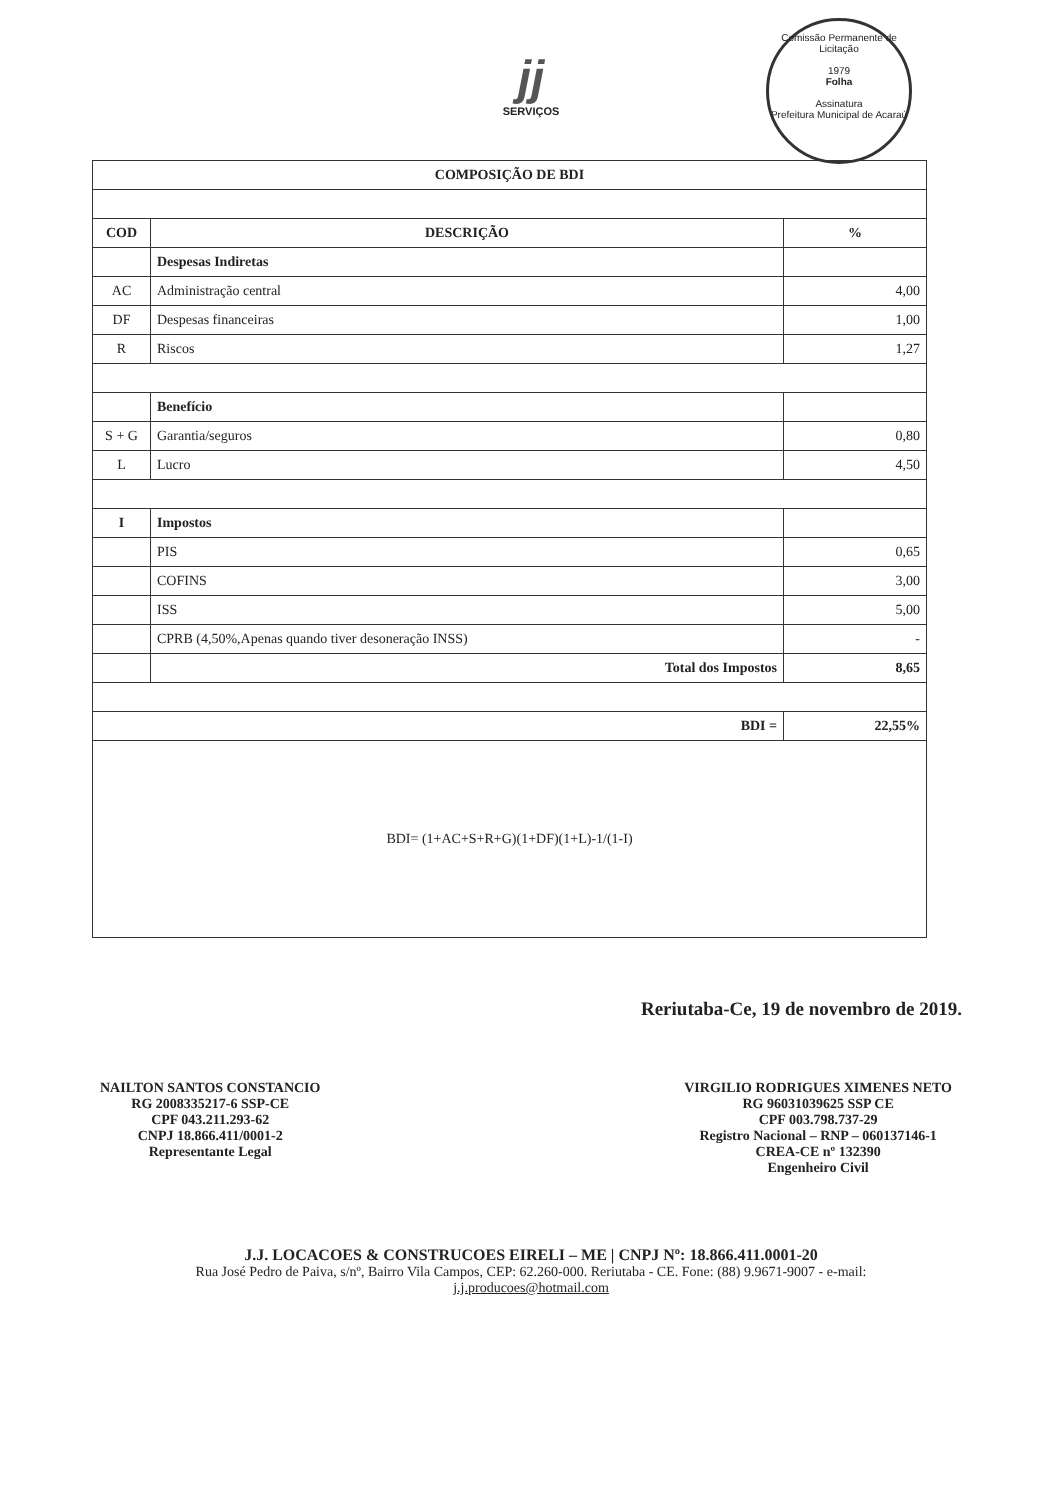Comissão Permanente de Licitação
1979
Folha
Assinatura
Prefeitura Municipal de Acaraú
jj
SERVIÇOS
| COMPOSIÇÃO DE BDI | | |
| --- | --- | --- |
| COD | DESCRIÇÃO | % |
| | Despesas Indiretas | |
| AC | Administração central | 4,00 |
| DF | Despesas financeiras | 1,00 |
| R | Riscos | 1,27 |
| | Benefício | |
| S + G | Garantia/seguros | 0,80 |
| L | Lucro | 4,50 |
| I | Impostos | |
| | PIS | 0,65 |
| | COFINS | 3,00 |
| | ISS | 5,00 |
| | CPRB (4,50%,Apenas quando tiver desoneração INSS) | - |
| | Total dos Impostos | 8,65 |
| BDI = | | 22,55% |
| BDI= (1+AC+S+R+G)(1+DF)(1+L)-1/(1-I) | | |
Reriutaba-Ce, 19 de novembro de 2019.
NAILTON SANTOS CONSTANCIO
RG 2008335217-6 SSP-CE
CPF 043.211.293-62
CNPJ 18.866.411/0001-2
Representante Legal
VIRGILIO RODRIGUES XIMENES NETO
RG 96031039625 SSP CE
CPF 003.798.737-29
Registro Nacional – RNP – 060137146-1
CREA-CE nº 132390
Engenheiro Civil
J.J. LOCACOES & CONSTRUCOES EIRELI – ME | CNPJ Nº: 18.866.411.0001-20
Rua José Pedro de Paiva, s/nº, Bairro Vila Campos, CEP: 62.260-000. Reriutaba - CE. Fone: (88) 9.9671-9007 - e-mail:
j.j.producoes@hotmail.com